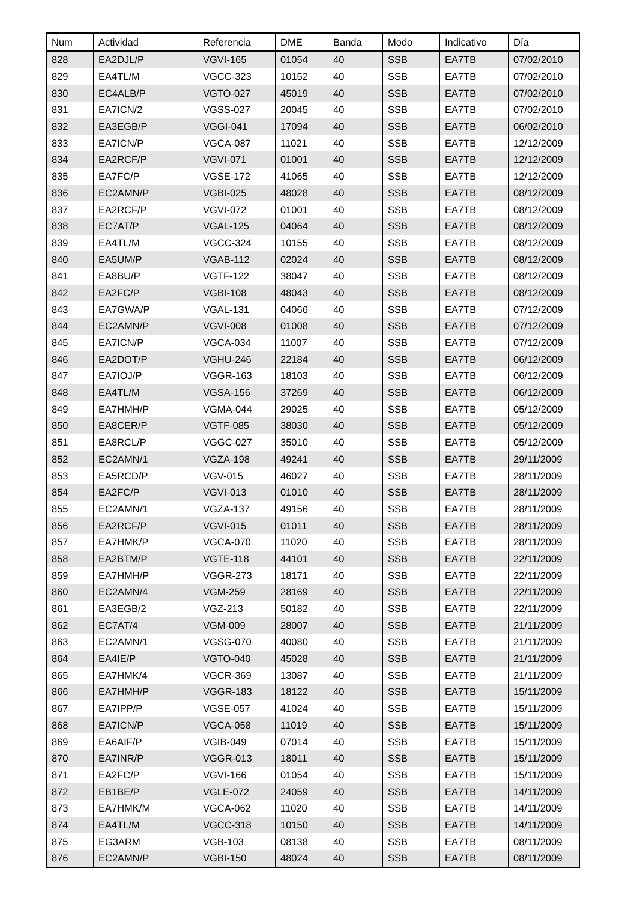| Num | Actividad | Referencia | DME | Banda | Modo | Indicativo | Día |
| --- | --- | --- | --- | --- | --- | --- | --- |
| 828 | EA2DJL/P | VGVI-165 | 01054 | 40 | SSB | EA7TB | 07/02/2010 |
| 829 | EA4TL/M | VGCC-323 | 10152 | 40 | SSB | EA7TB | 07/02/2010 |
| 830 | EC4ALB/P | VGTO-027 | 45019 | 40 | SSB | EA7TB | 07/02/2010 |
| 831 | EA7ICN/2 | VGSS-027 | 20045 | 40 | SSB | EA7TB | 07/02/2010 |
| 832 | EA3EGB/P | VGGI-041 | 17094 | 40 | SSB | EA7TB | 06/02/2010 |
| 833 | EA7ICN/P | VGCA-087 | 11021 | 40 | SSB | EA7TB | 12/12/2009 |
| 834 | EA2RCF/P | VGVI-071 | 01001 | 40 | SSB | EA7TB | 12/12/2009 |
| 835 | EA7FC/P | VGSE-172 | 41065 | 40 | SSB | EA7TB | 12/12/2009 |
| 836 | EC2AMN/P | VGBI-025 | 48028 | 40 | SSB | EA7TB | 08/12/2009 |
| 837 | EA2RCF/P | VGVI-072 | 01001 | 40 | SSB | EA7TB | 08/12/2009 |
| 838 | EC7AT/P | VGAL-125 | 04064 | 40 | SSB | EA7TB | 08/12/2009 |
| 839 | EA4TL/M | VGCC-324 | 10155 | 40 | SSB | EA7TB | 08/12/2009 |
| 840 | EA5UM/P | VGAB-112 | 02024 | 40 | SSB | EA7TB | 08/12/2009 |
| 841 | EA8BU/P | VGTF-122 | 38047 | 40 | SSB | EA7TB | 08/12/2009 |
| 842 | EA2FC/P | VGBI-108 | 48043 | 40 | SSB | EA7TB | 08/12/2009 |
| 843 | EA7GWA/P | VGAL-131 | 04066 | 40 | SSB | EA7TB | 07/12/2009 |
| 844 | EC2AMN/P | VGVI-008 | 01008 | 40 | SSB | EA7TB | 07/12/2009 |
| 845 | EA7ICN/P | VGCA-034 | 11007 | 40 | SSB | EA7TB | 07/12/2009 |
| 846 | EA2DOT/P | VGHU-246 | 22184 | 40 | SSB | EA7TB | 06/12/2009 |
| 847 | EA7IOJ/P | VGGR-163 | 18103 | 40 | SSB | EA7TB | 06/12/2009 |
| 848 | EA4TL/M | VGSA-156 | 37269 | 40 | SSB | EA7TB | 06/12/2009 |
| 849 | EA7HMH/P | VGMA-044 | 29025 | 40 | SSB | EA7TB | 05/12/2009 |
| 850 | EA8CER/P | VGTF-085 | 38030 | 40 | SSB | EA7TB | 05/12/2009 |
| 851 | EA8RCL/P | VGGC-027 | 35010 | 40 | SSB | EA7TB | 05/12/2009 |
| 852 | EC2AMN/1 | VGZA-198 | 49241 | 40 | SSB | EA7TB | 29/11/2009 |
| 853 | EA5RCD/P | VGV-015 | 46027 | 40 | SSB | EA7TB | 28/11/2009 |
| 854 | EA2FC/P | VGVI-013 | 01010 | 40 | SSB | EA7TB | 28/11/2009 |
| 855 | EC2AMN/1 | VGZA-137 | 49156 | 40 | SSB | EA7TB | 28/11/2009 |
| 856 | EA2RCF/P | VGVI-015 | 01011 | 40 | SSB | EA7TB | 28/11/2009 |
| 857 | EA7HMK/P | VGCA-070 | 11020 | 40 | SSB | EA7TB | 28/11/2009 |
| 858 | EA2BTM/P | VGTE-118 | 44101 | 40 | SSB | EA7TB | 22/11/2009 |
| 859 | EA7HMH/P | VGGR-273 | 18171 | 40 | SSB | EA7TB | 22/11/2009 |
| 860 | EC2AMN/4 | VGM-259 | 28169 | 40 | SSB | EA7TB | 22/11/2009 |
| 861 | EA3EGB/2 | VGZ-213 | 50182 | 40 | SSB | EA7TB | 22/11/2009 |
| 862 | EC7AT/4 | VGM-009 | 28007 | 40 | SSB | EA7TB | 21/11/2009 |
| 863 | EC2AMN/1 | VGSG-070 | 40080 | 40 | SSB | EA7TB | 21/11/2009 |
| 864 | EA4IE/P | VGTO-040 | 45028 | 40 | SSB | EA7TB | 21/11/2009 |
| 865 | EA7HMK/4 | VGCR-369 | 13087 | 40 | SSB | EA7TB | 21/11/2009 |
| 866 | EA7HMH/P | VGGR-183 | 18122 | 40 | SSB | EA7TB | 15/11/2009 |
| 867 | EA7IPP/P | VGSE-057 | 41024 | 40 | SSB | EA7TB | 15/11/2009 |
| 868 | EA7ICN/P | VGCA-058 | 11019 | 40 | SSB | EA7TB | 15/11/2009 |
| 869 | EA6AIF/P | VGIB-049 | 07014 | 40 | SSB | EA7TB | 15/11/2009 |
| 870 | EA7INR/P | VGGR-013 | 18011 | 40 | SSB | EA7TB | 15/11/2009 |
| 871 | EA2FC/P | VGVI-166 | 01054 | 40 | SSB | EA7TB | 15/11/2009 |
| 872 | EB1BE/P | VGLE-072 | 24059 | 40 | SSB | EA7TB | 14/11/2009 |
| 873 | EA7HMK/M | VGCA-062 | 11020 | 40 | SSB | EA7TB | 14/11/2009 |
| 874 | EA4TL/M | VGCC-318 | 10150 | 40 | SSB | EA7TB | 14/11/2009 |
| 875 | EG3ARM | VGB-103 | 08138 | 40 | SSB | EA7TB | 08/11/2009 |
| 876 | EC2AMN/P | VGBI-150 | 48024 | 40 | SSB | EA7TB | 08/11/2009 |